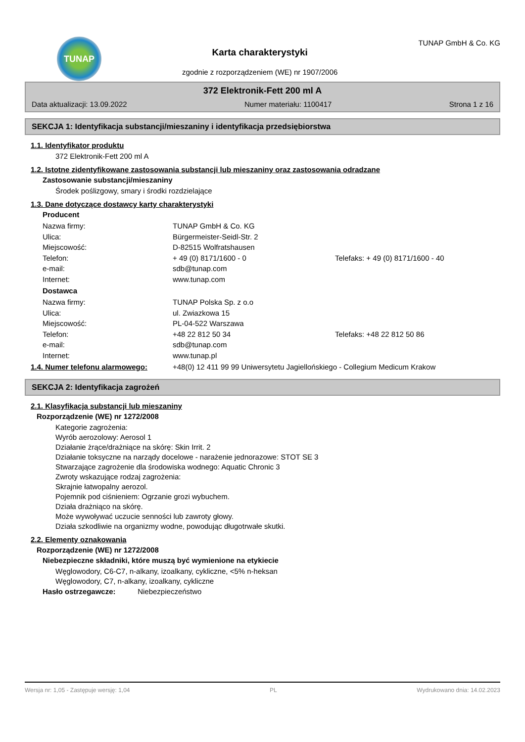TUNAP
Karta charakterystyki
zgodnie z rozporządzeniem (WE) nr 1907/2006
TUNAP GmbH & Co. KG
372 Elektronik-Fett 200 ml A
Data aktualizacji: 13.09.2022 Numer materiału: 1100417 Strona 1 z 16
SEKCJA 1: Identyfikacja substancji/mieszaniny i identyfikacja przedsiębiorstwa
1.1. Identyfikator produktu
372 Elektronik-Fett 200 ml A
1.2. Istotne zidentyfikowane zastosowania substancji lub mieszaniny oraz zastosowania odradzane
Zastosowanie substancji/mieszaniny
Środek poślizgowy, smary i środki rozdzielające
1.3. Dane dotyczące dostawcy karty charakterystyki
Producent
Nazwa firmy: TUNAP GmbH & Co. KG Ulica: Bürgermeister-Seidl-Str. 2 Miejscowość: D-82515 Wolfratshausen Telefon: + 49 (0) 8171/1600 - 0 Telefaks: + 49 (0) 8171/1600 - 40 e-mail: sdb@tunap.com Internet: www.tunap.com
Dostawca
Nazwa firmy: TUNAP Polska Sp. z o.o Ulica: ul. Zwiazkowa 15 Miejscowość: PL-04-522 Warszawa Telefon: +48 22 812 50 34 Telefaks: +48 22 812 50 86 e-mail: sdb@tunap.com Internet: www.tunap.pl
1.4. Numer telefonu alarmowego: +48(0) 12 411 99 99 Uniwersytetu Jagiellońskiego - Collegium Medicum Krakow
SEKCJA 2: Identyfikacja zagrożeń
2.1. Klasyfikacja substancji lub mieszaniny
Rozporządzenie (WE) nr 1272/2008
Kategorie zagrożenia:
Wyrób aerozolowy: Aerosol 1
Działanie żrące/drażniące na skórę: Skin Irrit. 2
Działanie toksyczne na narządy docelowe - narażenie jednorazowe: STOT SE 3
Stwarzające zagrożenie dla środowiska wodnego: Aquatic Chronic 3
Zwroty wskazujące rodzaj zagrożenia:
Skrajnie łatwopalny aerozol.
Pojemnik pod ciśnieniem: Ogrzanie grozi wybuchem.
Działa drażniąco na skórę.
Może wywoływać uczucie senności lub zawroty głowy.
Działa szkodliwie na organizmy wodne, powodując długotrwałe skutki.
2.2. Elementy oznakowania
Rozporządzenie (WE) nr 1272/2008
Niebezpieczne składniki, które muszą być wymienione na etykiecie
Węglowodory, C6-C7, n-alkany, izoalkany, cykliczne, <5% n-heksan
Węglowodory, C7, n-alkany, izoalkany, cykliczne
Hasło ostrzegawcze: Niebezpieczeństwo
Wersja nr: 1,05 - Zastępuje wersję: 1,04 PL Wydrukowano dnia: 14.02.2023